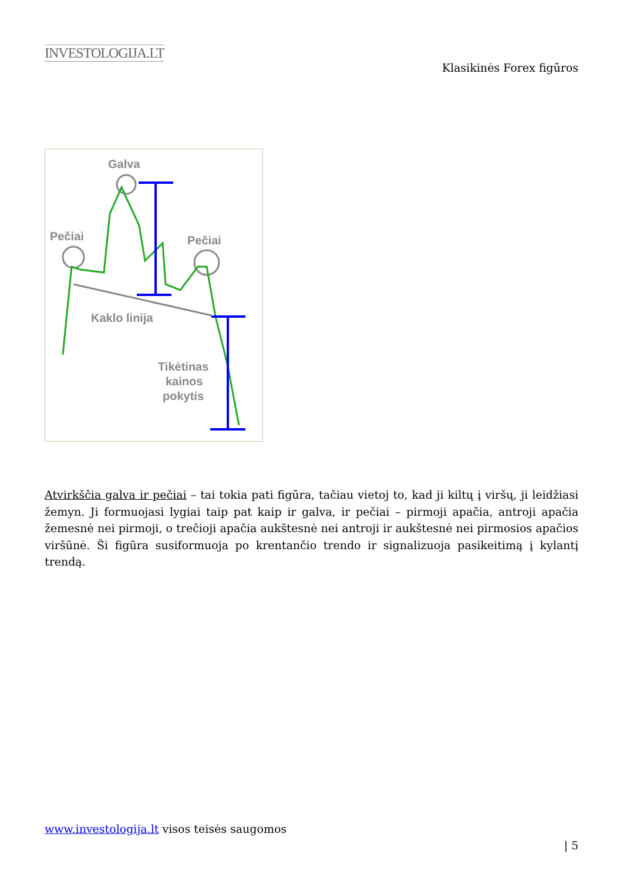INVESTOLOGIJA.LT
Klasikinės Forex figūros
Galva
Pečiai
Pečiai
Kaklo linija
Tikėtinas
kainos
pokytis
Atvirkščia galva ir pečiai – tai tokia pati figūra, tačiau vietoj to, kad ji kiltų į viršų, ji leidžiasi žemyn. Ji formuojasi lygiai taip pat kaip ir galva, ir pečiai – pirmoji apačia, antroji apačia žemesnė nei pirmoji, o trečioji apačia aukštesnė nei antroji ir aukštesnė nei pirmosios apačios viršūnė. Ši figūra susiformuoja po krentančio trendo ir signalizuoja pasikeitimą į kylantį trendą.
www.investologija.lt visos teisės saugomos
| 5